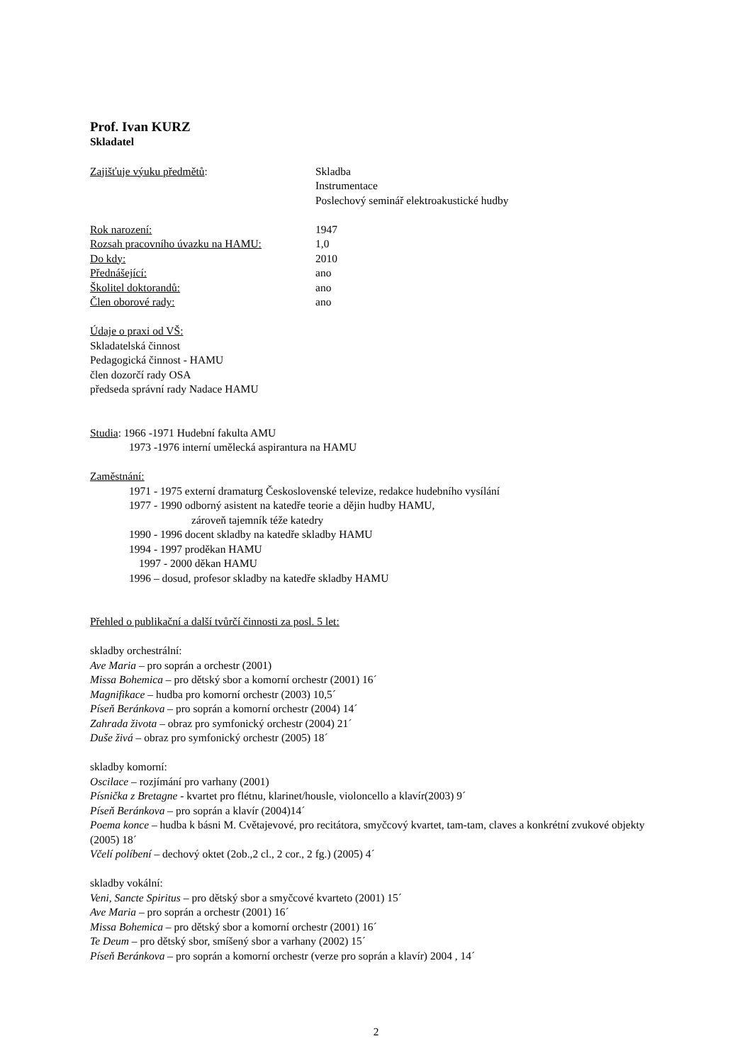Prof. Ivan KURZ
Skladatel
Zajišťuje výuku předmětů: Skladba
Instrumentace
Poslechový seminář elektroakustické hudby
Rok narození: 1947
Rozsah pracovního úvazku na HAMU: 1,0
Do kdy: 2010
Přednášející: ano
Školitel doktorandů: ano
Člen oborové rady: ano
Údaje o praxi od VŠ:
Skladatelská činnost
Pedagogická činnost - HAMU
člen dozorčí rady OSA
předseda správní rady Nadace HAMU
Studia: 1966 -1971 Hudební fakulta AMU
1973 -1976 interní umělecká aspirantura na HAMU
Zaměstnání:
1971 - 1975 externí dramaturg Československé televize, redakce hudebního vysílání
1977 - 1990 odborný asistent na katedře teorie a dějin hudby HAMU,
zároveň tajemník téže katedry
1990 - 1996 docent skladby na katedře skladby HAMU
1994 - 1997 proděkan HAMU
1997 - 2000 děkan HAMU
1996 – dosud, profesor skladby na katedře skladby HAMU
Přehled o publikační a další tvůrčí činnosti za posl. 5 let:
skladby orchestrální:
Ave Maria – pro soprán a orchestr (2001)
Missa Bohemica – pro dětský sbor a komorní orchestr (2001) 16´
Magnifikace – hudba pro komorní orchestr (2003) 10,5´
Píseň Beránkova – pro soprán a komorní orchestr (2004) 14´
Zahrada života – obraz pro symfonický orchestr (2004) 21´
Duše živá – obraz pro symfonický orchestr (2005) 18´
skladby komorní:
Oscilace – rozjímání pro varhany (2001)
Písnička z Bretagne - kvartet pro flétnu, klarinet/housle, violoncello a klavír(2003) 9´
Píseň Beránkova – pro soprán a klavír (2004)14´
Poema konce – hudba k básni M. Cvětajevové, pro recitátora, smyčcový kvartet, tam-tam, claves a konkrétní zvukové objekty (2005) 18´
Včelí políbení – dechový oktet (2ob.,2 cl., 2 cor., 2 fg.) (2005) 4´
skladby vokální:
Veni, Sancte Spiritus – pro dětský sbor a smyčcové kvarteto (2001) 15´
Ave Maria – pro soprán a orchestr (2001) 16´
Missa Bohemica – pro dětský sbor a komorní orchestr (2001) 16´
Te Deum – pro dětský sbor, smíšený sbor a varhany (2002) 15´
Píseň Beránkova – pro soprán a komorní orchestr (verze pro soprán a klavír) 2004 , 14´
2